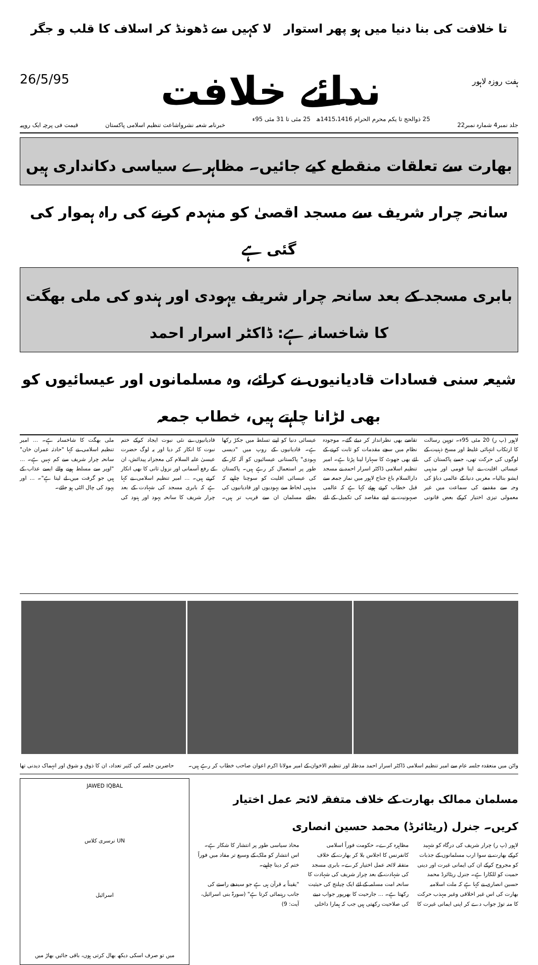تا خلافت کی بنا دنیا میں ہو پھر استوار لا کہیں سے ڈھونڈ کر اسلاف کا قلب و جگر
ہفت روزہ لاہور ندائے خلافت 26/5/95
جلد نمبر4 شمارہ نمبر22 25 ذوالحج تا یکم محرم الحرام 1415،1416ھ 25 مئی تا 31 مئی 95ء خبرنامہ شعبہ نشرواشاعت تنظیم اسلامی پاکستان قیمت فی پرچہ ایک روپیہ
بھارت سے تعلقات منقطع کیے جائیں۔ مظاہرے سیاسی دکانداری ہیں
سانحہ چرار شریف سے مسجد اقصیٰ کو منہدم کرنے کی راہ ہموار کی گئی ہے
بابری مسجد کے بعد سانحہ چرار شریف یہودی اور ہندو کی ملی بھگت کا شاخسانہ ہے: ڈاکٹر اسرار احمد
شیعہ سنی فسادات قادیانیوں نے کرائے، وہ مسلمانوں اور عیسائیوں کو بھی لڑانا چاہتے ہیں، خطاب جمعہ
لاہور (پ ر) 20 مئی 95ء۔ توہین رسالت کا ارتکاب انتہائی غلیظ اور مسخ ذہنیت کے لوگوں کی حرکت تھی، جسے پاکستان کی عیسائی اقلیت نے اپنا قومی اور مذہبی ایشو بنالیا۔ مغربی دنیا کے عالمی دباؤ کی وجہ سے مقدمے کی سماعت میں غیر معمولی تیزی اختیار کرکے بعض قانونی تقاضے بھی نظرانداز کر دیئے گئے۔ موجودہ نظام میں سچے مقدمات کو ثابت کرنے کے لئے بھی جھوٹ کا سہارا لینا پڑتا ہے۔ امیر تنظیم اسلامی ڈاکٹر اسرار احمد نے مسجد دارالسلام باغ جناح لاہور میں نماز جمعہ سے قبل خطاب کرتے ہوئے کہا ہے کہ عالمی صیہونیت نے اپنے مقاصد کی تکمیل کے لئے عیسائی دنیا کو اپنے تسلط میں جکڑ رکھا ہے۔ قادیانیوں کے روپ میں "دیسی یہودی" پاکستانی عیسائیوں کو آلہ کار کے طور پر استعمال کر رہے ہیں۔ پاکستان کی عیسائی اقلیت کو سوچنا چاہیے کہ مذہبی لحاظ سے یہودیوں اور قادیانیوں کی بجائے مسلمان ان سے قریب تر ہیں۔ قادیانیوں نے نئی نبوت ایجاد کرکے ختم نبوت کا انکار کر دیا اور یہ لوگ حضرت عیسیٰ علیہ السلام کی معجزانہ پیدائش، ان کے رفع آسمانی اور نزول ثانی کا بھی انکار کرتے ہیں۔ ... امیر تنظیم اسلامی نے کہا ہے کہ بابری مسجد کی شہادت کے بعد چرار شریف کا سانحہ یہود اور ہنود کی ملی بھگت کا شاخسانہ ہے۔ ... امیر تنظیم اسلامی نے کہا "حادثہ عمران خان" سانحہ چرار شریف سے کم نہیں ہے۔ ... "اوپر سے مسلط ہونے والے ایسے عذاب کے ہیں جو گرفت میں لے لیتا ہے"۔ ... اور یہود کی چال الٹی ہو جائے۔
واٹن میں منعقدہ جلسہ عام سے امیر تنظیم اسلامی ڈاکٹر اسرار احمد مدظلہ اور تنظیم الاخوان کے امیر مولانا اکرم اعوان صاحب خطاب کر رہے ہیں۔ حاضرین جلسہ کی کثیر تعداد، ان کا ذوق و شوق اور انہماک دیدنی تھا
مسلمان ممالک بھارت کے خلاف متفقہ لائحہ عمل اختیار کریں۔ جنرل (ریٹائرڈ) محمد حسین انصاری
لاہور (پ ر) چرار شریف کی درگاہ کو شہید کرکے بھارت نے سوا ارب مسلمانوں کے جذبات کو مجروح کرکے ان کی ایمانی غیرت اور دینی حمیت کو للکارا ہے۔ جنرل ریٹائرڈ محمد حسین انصاری نے کہا ہے کہ ملت اسلامیہ بھارت کی اس غیر اخلاقی وغیر مہذب حرکت کا منہ توڑ جواب دے کر اپنی ایمانی غیرت کا مظاہرہ کرے۔ حکومت فوراً اسلامی کانفرنس کا اجلاس بلا کر بھارت کے خلاف متفقہ لائحہ عمل اختیار کرے۔ بابری مسجد کی شہادت کے بعد چرار شریف کی شہادت کا سانحہ امت مسلمہ کے لئے ایک چیلنج کی حیثیت رکھتا ہے۔ ... جارحیت کا بھرپور جواب دینے کی صلاحیت رکھتی ہیں جب کہ ہمارا داخلی محاذ سیاسی طور پر انتشار کا شکار ہے۔ اس انتشار کو ملک کے وسیع تر مفاد میں فوراً ختم کر دینا چاہیے۔
"یقیناً یہ قرآن ہی ہے جو سیدھے راستے کی جانب رہنمائی کرتا ہے" (سورۃ بنی اسرائیل، آیت: 9)
JAWED IQBAL
UN نرسری کلاس
اسرائیل
میں تو صرف اسکی دیکھ بھال کرتی ہوں، باقی جائیں بھاڑ میں